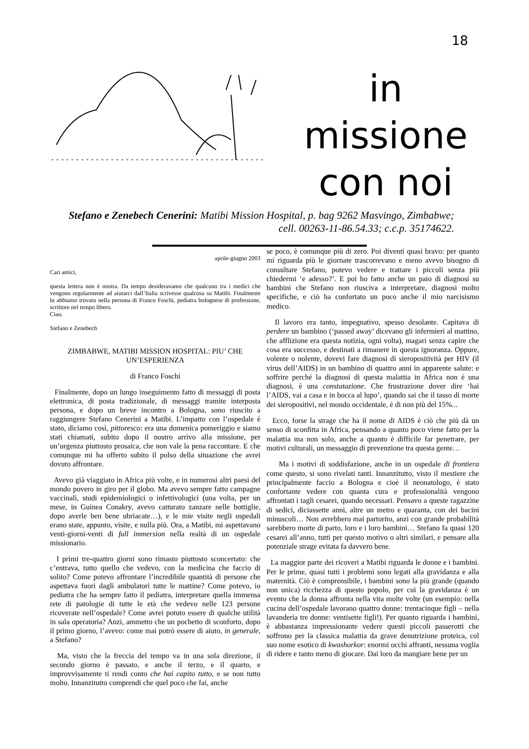18
in missione con noi
Stefano e Zenebech Cenerini: Matibi Mission Hospital, p. bag 9262 Masvingo, Zimbabwe;
cell. 00263-11-86.54.33; c.c.p. 35174622.
aprile-giugno 2003
Cari amici,
questa lettera non è nostra. Da tempo desideravamo che qualcuno tra i medici che vengono regolarmente ad aiutarci dall’Italia scrivesse qualcosa su Matibi. Finalmente lo abbiamo trovato nella persona di Franco Foschi, pediatra bolognese di professione, scrittore nel tempo libero.
Ciao.
Stefano e Zenebech
ZIMBABWE, MATIBI MISSION HOSPITAL: PIU’ CHE UN’ESPERIENZA
di Franco Foschi
Finalmente, dopo un lungo inseguimento fatto di messaggi di posta elettronica, di posta tradizionale, di messaggi tramite interposta persona, e dopo un breve incontro a Bologna, sono riuscito a raggiungere Stefano Cenerini a Matibi. L’impatto con l’ospedale è stato, diciamo così, pittoresco: era una domenica pomeriggio e siamo stati chiamati, subito dopo il nostro arrivo alla missione, per un’urgenza piuttosto prosaica, che non vale la pena raccontare. E che comunque mi ha offerto subito il polso della situazione che avrei dovuto affrontare.
Avevo già viaggiato in Africa più volte, e in numerosi altri paesi del mondo povero in giro per il globo. Ma avevo sempre fatto campagne vaccinali, studi epidemiologici o infettivologici (una volta, per un mese, in Guinea Conakry, avevo catturato zanzare nelle bottiglie, dopo averle ben bene ubriacate…), e le mie visite negli ospedali erano state, appunto, visite, e nulla più. Ora, a Matibi, mi aspettavano venti-giorni-venti di full immersion nella realtà di un ospedale missionario.
I primi tre-quattro giorni sono rimasto piuttosto sconcertato: che c’entrava, tutto quello che vedevo, con la medicina che faccio di solito? Come potevo affrontare l’incredibile quantità di persone che aspettava fuori dagli ambulatori tutte le mattine? Come potevo, io pediatra che ha sempre fatto il pediatra, interpretare quella immensa rete di patologie di tutte le età che vedevo nelle 123 persone ricoverate nell’ospedale? Come avrei potuto essere di qualche utilità in sala operatoria? Anzi, ammetto che un pochetto di sconforto, dopo il primo giorno, l’avevo: come mai potrò essere di aiuto, in generale, a Stefano?
Ma, visto che la freccia del tempo va in una sola direzione, il secondo giorno è passato, e anche il terzo, e il quarto, e improvvisamente ti rendi conto che hai capito tutto, e se non tutto molto. Innanzitutto comprendi che quel poco che fai, anche
se poco, è comunque più di zero. Poi diventi quasi bravo: per quanto mi riguarda più le giornate trascorrevano e meno avevo bisogno di consultare Stefano, potevo vedere e trattare i piccoli senza più chiedermi ‘e adesso?’. E poi ho fatto anche un paio di diagnosi su bambini che Stefano non riusciva a interpretare, diagnosi molto specifiche, e ciò ha confortato un poco anche il mio narcisismo medico.
Il lavoro era tanto, impegnativo, spesso desolante. Capitava di perdere un bambino (‘passed away’ dicevano gli infermieri al mattino, che afflizione era questa notizia, ogni volta), magari senza capire che cosa era successo, e destinati a rimanere in questa ignoranza. Oppure, volente o nolente, dovevi fare diagnosi di sieropositività per HIV (il virus dell’AIDS) in un bambino di quattro anni in apparente salute: e soffrire perché la diagnosi di questa malattia in Africa non è una diagnosi, è una constatazione. Che frustrazione dover dire ‘hai l’AIDS, vai a casa e in bocca al lupo’, quando sai che il tasso di morte dei sieropositivi, nel mondo occidentale, è di non più del 15%...
Ecco, forse la strage che ha il nome di AIDS è ciò che più dà un senso di sconfitta in Africa, pensando a quanto poco viene fatto per la malattia ma non solo, anche a quanto è difficile far penetrare, per motivi culturali, un messaggio di prevenzione tra questa gente…
Ma i motivi di soddisfazione, anche in un ospedale di frontiera come questo, si sono rivelati tanti. Innanzitutto, visto il mestiere che principalmente faccio a Bologna e cioè il neonatologo, è stato confortante vedere con quanta cura e professionalità vengono affrontati i tagli cesarei, quando necessari. Pensavo a queste ragazzine di sedici, diciassette anni, altre un metro e quaranta, con dei bacini minuscoli… Non avrebbero mai partorito, anzi con grande probabilità sarebbero morte di parto, loro e i loro bambini… Stefano fa quasi 120 cesarei all’anno, tutti per questo motivo o altri similari, e pensare alla potenziale strage evitata fa davvero bene.
La maggior parte dei ricoveri a Matibi riguarda le donne e i bambini. Per le prime, quasi tutti i problemi sono legati alla gravidanza e alla maternità. Ciò è comprensibile, i bambini sono la più grande (quando non unica) ricchezza di questo popolo, per cui la gravidanza è un evento che la donna affronta nella vita molte volte (un esempio: nella cucina dell’ospedale lavorano quattro donne: trentacinque figli – nella lavanderia tre donne: ventisette figli!). Per quanto riguarda i bambini, è abbastanza impressionante vedere questi piccoli passerotti che soffrono per la classica malattia da grave denutrizione proteica, col suo nome esotico di kwashorkor: enormi occhi affranti, nessuna voglia di ridere e tanto meno di giocare. Dai loro da mangiare bene per un